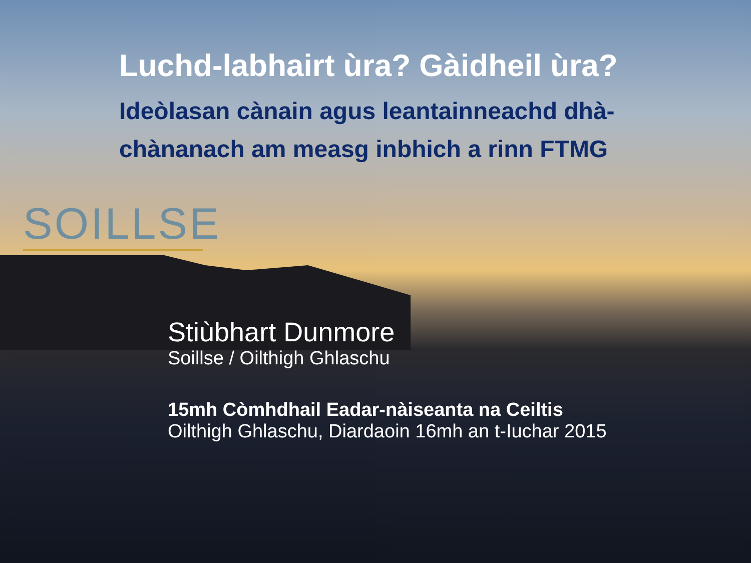Luchd-labhairt ùra? Gàidheil ùra?
Ideòlasan cànain agus leantainneachd dhà-chànanach am measg inbhich a rinn FTMG
SOILLSE
Stiùbhart Dunmore
Soillse / Oilthigh Ghlaschu
15mh Còmhdhail Eadar-nàiseanta na Ceiltis
Oilthigh Ghlaschu, Diardaoin 16mh an t-Iuchar 2015